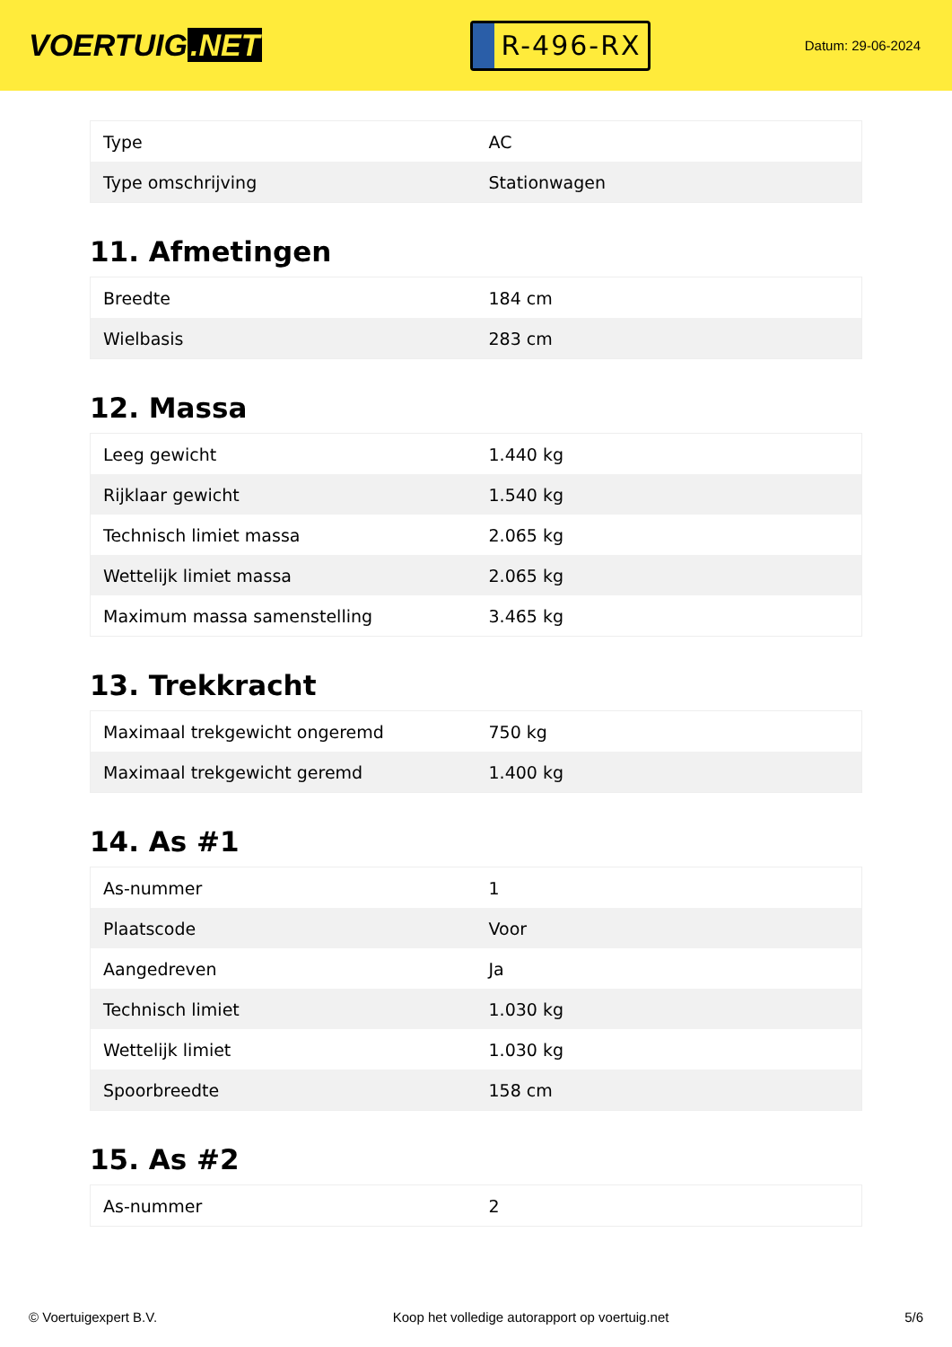VOERTUIG.NET
R-496-RX
Datum: 29-06-2024
| Type | AC |
| Type omschrijving | Stationwagen |
11. Afmetingen
| Breedte | 184 cm |
| Wielbasis | 283 cm |
12. Massa
| Leeg gewicht | 1.440 kg |
| Rijklaar gewicht | 1.540 kg |
| Technisch limiet massa | 2.065 kg |
| Wettelijk limiet massa | 2.065 kg |
| Maximum massa samenstelling | 3.465 kg |
13. Trekkracht
| Maximaal trekgewicht ongeremd | 750 kg |
| Maximaal trekgewicht geremd | 1.400 kg |
14. As #1
| As-nummer | 1 |
| Plaatscode | Voor |
| Aangedreven | Ja |
| Technisch limiet | 1.030 kg |
| Wettelijk limiet | 1.030 kg |
| Spoorbreedte | 158 cm |
15. As #2
| As-nummer | 2 |
© Voertuigexpert B.V. Koop het volledige autorapport op voertuig.net 5/6